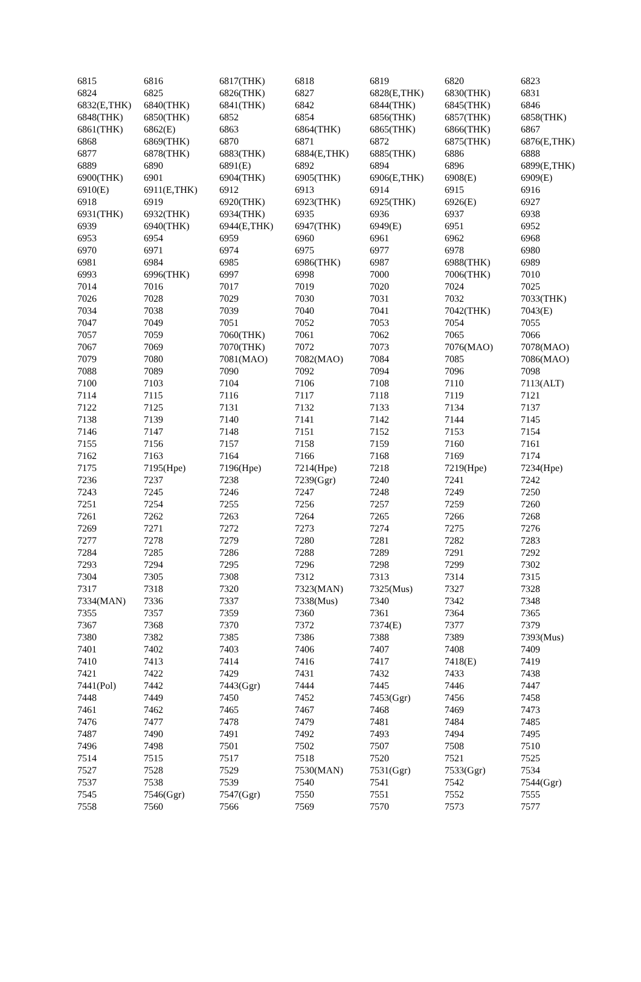| 6815 | 6816 | 6817(THK) | 6818 | 6819 | 6820 | 6823 |
| 6824 | 6825 | 6826(THK) | 6827 | 6828(E,THK) | 6830(THK) | 6831 |
| 6832(E,THK) | 6840(THK) | 6841(THK) | 6842 | 6844(THK) | 6845(THK) | 6846 |
| 6848(THK) | 6850(THK) | 6852 | 6854 | 6856(THK) | 6857(THK) | 6858(THK) |
| 6861(THK) | 6862(E) | 6863 | 6864(THK) | 6865(THK) | 6866(THK) | 6867 |
| 6868 | 6869(THK) | 6870 | 6871 | 6872 | 6875(THK) | 6876(E,THK) |
| 6877 | 6878(THK) | 6883(THK) | 6884(E,THK) | 6885(THK) | 6886 | 6888 |
| 6889 | 6890 | 6891(E) | 6892 | 6894 | 6896 | 6899(E,THK) |
| 6900(THK) | 6901 | 6904(THK) | 6905(THK) | 6906(E,THK) | 6908(E) | 6909(E) |
| 6910(E) | 6911(E,THK) | 6912 | 6913 | 6914 | 6915 | 6916 |
| 6918 | 6919 | 6920(THK) | 6923(THK) | 6925(THK) | 6926(E) | 6927 |
| 6931(THK) | 6932(THK) | 6934(THK) | 6935 | 6936 | 6937 | 6938 |
| 6939 | 6940(THK) | 6944(E,THK) | 6947(THK) | 6949(E) | 6951 | 6952 |
| 6953 | 6954 | 6959 | 6960 | 6961 | 6962 | 6968 |
| 6970 | 6971 | 6974 | 6975 | 6977 | 6978 | 6980 |
| 6981 | 6984 | 6985 | 6986(THK) | 6987 | 6988(THK) | 6989 |
| 6993 | 6996(THK) | 6997 | 6998 | 7000 | 7006(THK) | 7010 |
| 7014 | 7016 | 7017 | 7019 | 7020 | 7024 | 7025 |
| 7026 | 7028 | 7029 | 7030 | 7031 | 7032 | 7033(THK) |
| 7034 | 7038 | 7039 | 7040 | 7041 | 7042(THK) | 7043(E) |
| 7047 | 7049 | 7051 | 7052 | 7053 | 7054 | 7055 |
| 7057 | 7059 | 7060(THK) | 7061 | 7062 | 7065 | 7066 |
| 7067 | 7069 | 7070(THK) | 7072 | 7073 | 7076(MAO) | 7078(MAO) |
| 7079 | 7080 | 7081(MAO) | 7082(MAO) | 7084 | 7085 | 7086(MAO) |
| 7088 | 7089 | 7090 | 7092 | 7094 | 7096 | 7098 |
| 7100 | 7103 | 7104 | 7106 | 7108 | 7110 | 7113(ALT) |
| 7114 | 7115 | 7116 | 7117 | 7118 | 7119 | 7121 |
| 7122 | 7125 | 7131 | 7132 | 7133 | 7134 | 7137 |
| 7138 | 7139 | 7140 | 7141 | 7142 | 7144 | 7145 |
| 7146 | 7147 | 7148 | 7151 | 7152 | 7153 | 7154 |
| 7155 | 7156 | 7157 | 7158 | 7159 | 7160 | 7161 |
| 7162 | 7163 | 7164 | 7166 | 7168 | 7169 | 7174 |
| 7175 | 7195(Hpe) | 7196(Hpe) | 7214(Hpe) | 7218 | 7219(Hpe) | 7234(Hpe) |
| 7236 | 7237 | 7238 | 7239(Ggr) | 7240 | 7241 | 7242 |
| 7243 | 7245 | 7246 | 7247 | 7248 | 7249 | 7250 |
| 7251 | 7254 | 7255 | 7256 | 7257 | 7259 | 7260 |
| 7261 | 7262 | 7263 | 7264 | 7265 | 7266 | 7268 |
| 7269 | 7271 | 7272 | 7273 | 7274 | 7275 | 7276 |
| 7277 | 7278 | 7279 | 7280 | 7281 | 7282 | 7283 |
| 7284 | 7285 | 7286 | 7288 | 7289 | 7291 | 7292 |
| 7293 | 7294 | 7295 | 7296 | 7298 | 7299 | 7302 |
| 7304 | 7305 | 7308 | 7312 | 7313 | 7314 | 7315 |
| 7317 | 7318 | 7320 | 7323(MAN) | 7325(Mus) | 7327 | 7328 |
| 7334(MAN) | 7336 | 7337 | 7338(Mus) | 7340 | 7342 | 7348 |
| 7355 | 7357 | 7359 | 7360 | 7361 | 7364 | 7365 |
| 7367 | 7368 | 7370 | 7372 | 7374(E) | 7377 | 7379 |
| 7380 | 7382 | 7385 | 7386 | 7388 | 7389 | 7393(Mus) |
| 7401 | 7402 | 7403 | 7406 | 7407 | 7408 | 7409 |
| 7410 | 7413 | 7414 | 7416 | 7417 | 7418(E) | 7419 |
| 7421 | 7422 | 7429 | 7431 | 7432 | 7433 | 7438 |
| 7441(Pol) | 7442 | 7443(Ggr) | 7444 | 7445 | 7446 | 7447 |
| 7448 | 7449 | 7450 | 7452 | 7453(Ggr) | 7456 | 7458 |
| 7461 | 7462 | 7465 | 7467 | 7468 | 7469 | 7473 |
| 7476 | 7477 | 7478 | 7479 | 7481 | 7484 | 7485 |
| 7487 | 7490 | 7491 | 7492 | 7493 | 7494 | 7495 |
| 7496 | 7498 | 7501 | 7502 | 7507 | 7508 | 7510 |
| 7514 | 7515 | 7517 | 7518 | 7520 | 7521 | 7525 |
| 7527 | 7528 | 7529 | 7530(MAN) | 7531(Ggr) | 7533(Ggr) | 7534 |
| 7537 | 7538 | 7539 | 7540 | 7541 | 7542 | 7544(Ggr) |
| 7545 | 7546(Ggr) | 7547(Ggr) | 7550 | 7551 | 7552 | 7555 |
| 7558 | 7560 | 7566 | 7569 | 7570 | 7573 | 7577 |